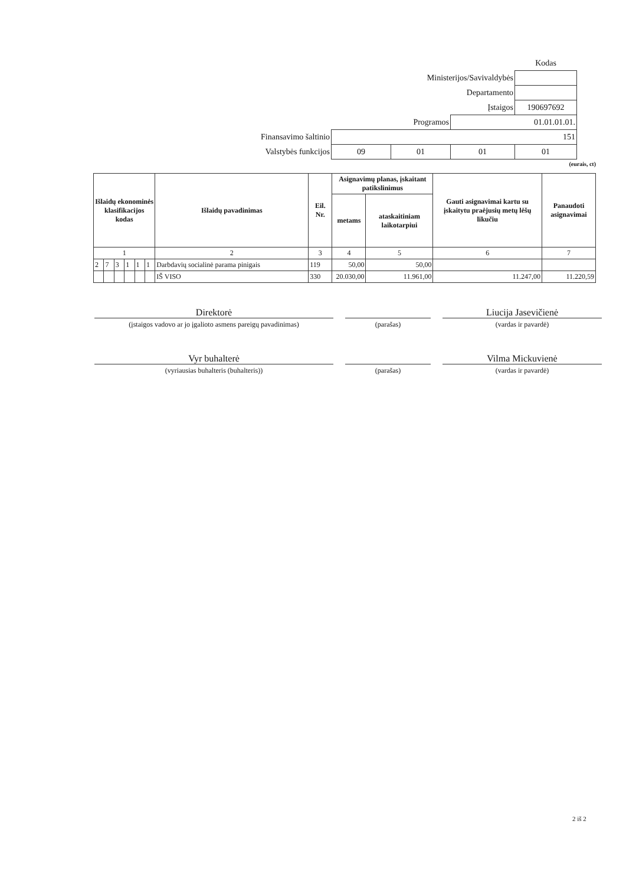| | | | | Kodas |
| Ministerijos/Savivaldybės | | | | |
| Departamento | | | | |
| Įstaigos | | | | 190697692 |
| Programos | | | 01.01.01.01. | |
| Finansavimo šaltinio | 151 | | | |
| Valstybės funkcijos | 09 | 01 | 01 | 01 |
(eurais, ct)
| Išlaidų ekonominės klasifikacijos kodas | | | | | | Išlaidų pavadinimas | Eil. Nr. | Asignavimų planas, įskaitant patikslinimus | | Gauti asignavimai kartu su įskaitytu praėjusių metų lėšų likučiu | Panaudoti asignavimai |
| --- | --- | --- | --- | --- | --- | --- | --- | --- | --- | --- | --- |
| | | | | | | | | metams | ataskaitiniam laikotarpiui | | |
| 1 | | | | | | 2 | 3 | 4 | 5 | 6 | 7 |
| 2 | 7 | 3 | 1 | 1 | 1 | Darbdavių socialinė parama pinigais | 119 | 50,00 | 50,00 | | |
| | | | | | | IŠ VISO | 330 | 20.030,00 | 11.961,00 | 11.247,00 | 11.220,59 |
Direktorė
(įstaigos vadovo ar jo įgalioto asmens pareigų pavadinimas)
(parašas)
Liucija Jasevičienė
(vardas ir pavardė)
Vyr buhalterė
(vyriausias buhalteris (buhalteris))
(parašas)
Vilma Mickuvienė
(vardas ir pavardė)
2 iš 2